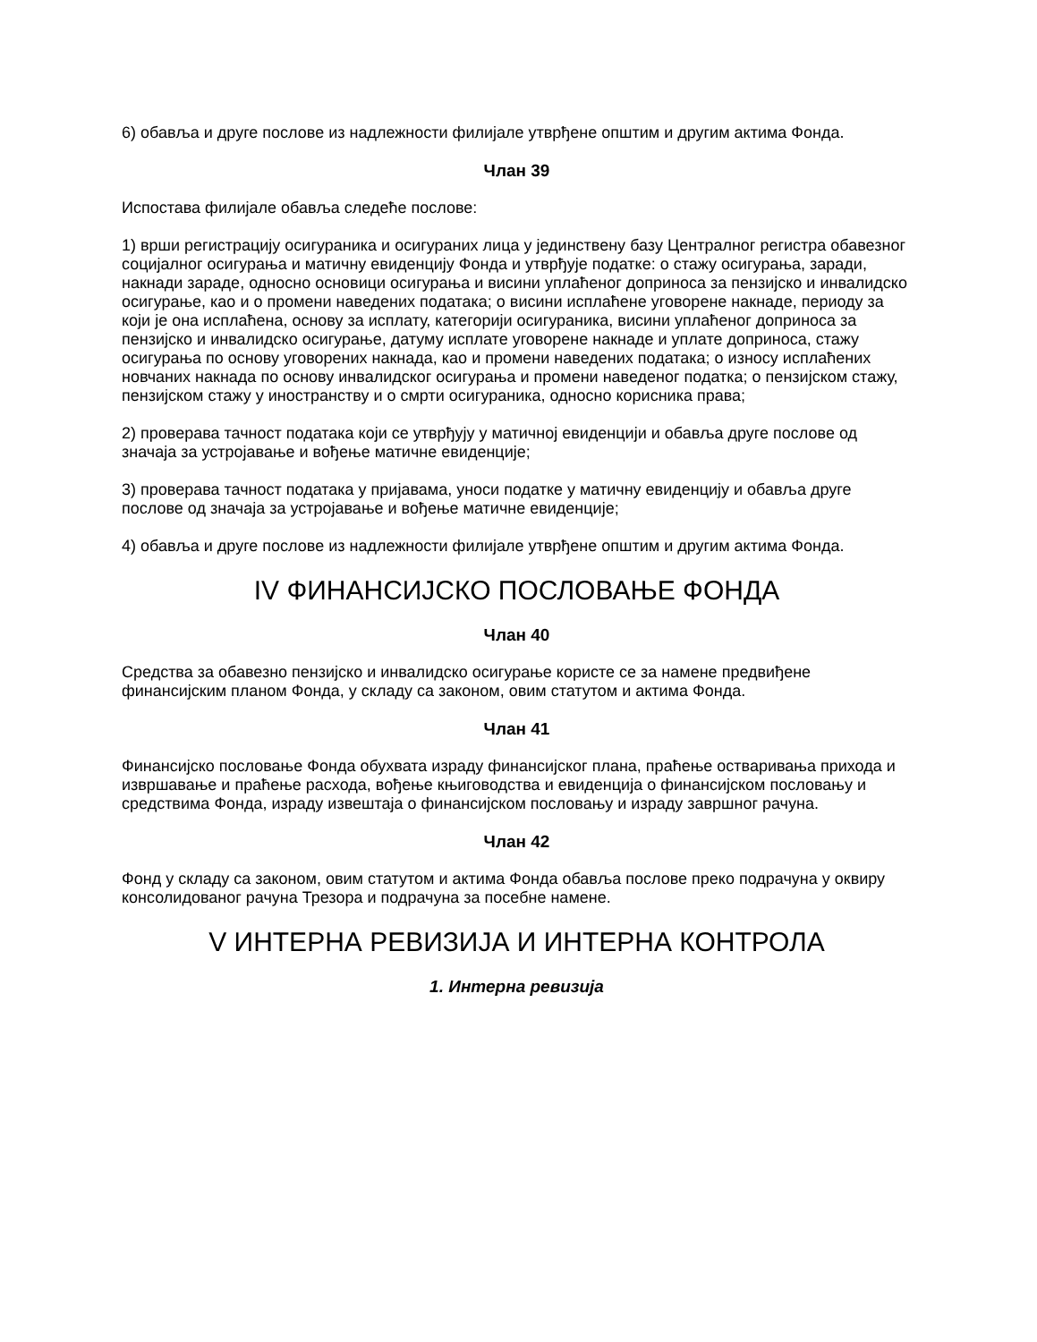6) обавља и друге послове из надлежности филијале утврђене општим и другим актима Фонда.
Члан 39
Испостава филијале обавља следеће послове:
1) врши регистрацију осигураника и осигураних лица у јединствену базу Централног регистра обавезног социјалног осигурања и матичну евиденцију Фонда и утврђује податке: о стажу осигурања, заради, накнади зараде, односно основици осигурања и висини уплаћеног доприноса за пензијско и инвалидско осигурање, као и о промени наведених података; о висини исплаћене уговорене накнаде, периоду за који је она исплаћена, основу за исплату, категорији осигураника, висини уплаћеног доприноса за пензијско и инвалидско осигурање, датуму исплате уговорене накнаде и уплате доприноса, стажу осигурања по основу уговорених накнада, као и промени наведених података; о износу исплаћених новчаних накнада по основу инвалидског осигурања и промени наведеног податка; о пензијском стажу, пензијском стажу у иностранству и о смрти осигураника, односно корисника права;
2) проверава тачност података који се утврђују у матичној евиденцији и обавља друге послове од значаја за устројавање и вођење матичне евиденције;
3) проверава тачност података у пријавама, уноси податке у матичну евиденцију и обавља друге послове од значаја за устројавање и вођење матичне евиденције;
4) обавља и друге послове из надлежности филијале утврђене општим и другим актима Фонда.
IV ФИНАНСИЈСКО ПОСЛОВАЊЕ ФОНДА
Члан 40
Средства за обавезно пензијско и инвалидско осигурање користе се за намене предвиђене финансијским планом Фонда, у складу са законом, овим статутом и актима Фонда.
Члан 41
Финансијско пословање Фонда обухвата израду финансијског плана, праћење остваривања прихода и извршавање и праћење расхода, вођење књиговодства и евиденција о финансијском пословању и средствима Фонда, израду извештаја о финансијском пословању и израду завршног рачуна.
Члан 42
Фонд у складу са законом, овим статутом и актима Фонда обавља послове преко подрачуна у оквиру консолидованог рачуна Трезора и подрачуна за посебне намене.
V ИНТЕРНА РЕВИЗИЈА И ИНТЕРНА КОНТРОЛА
1. Интерна ревизија